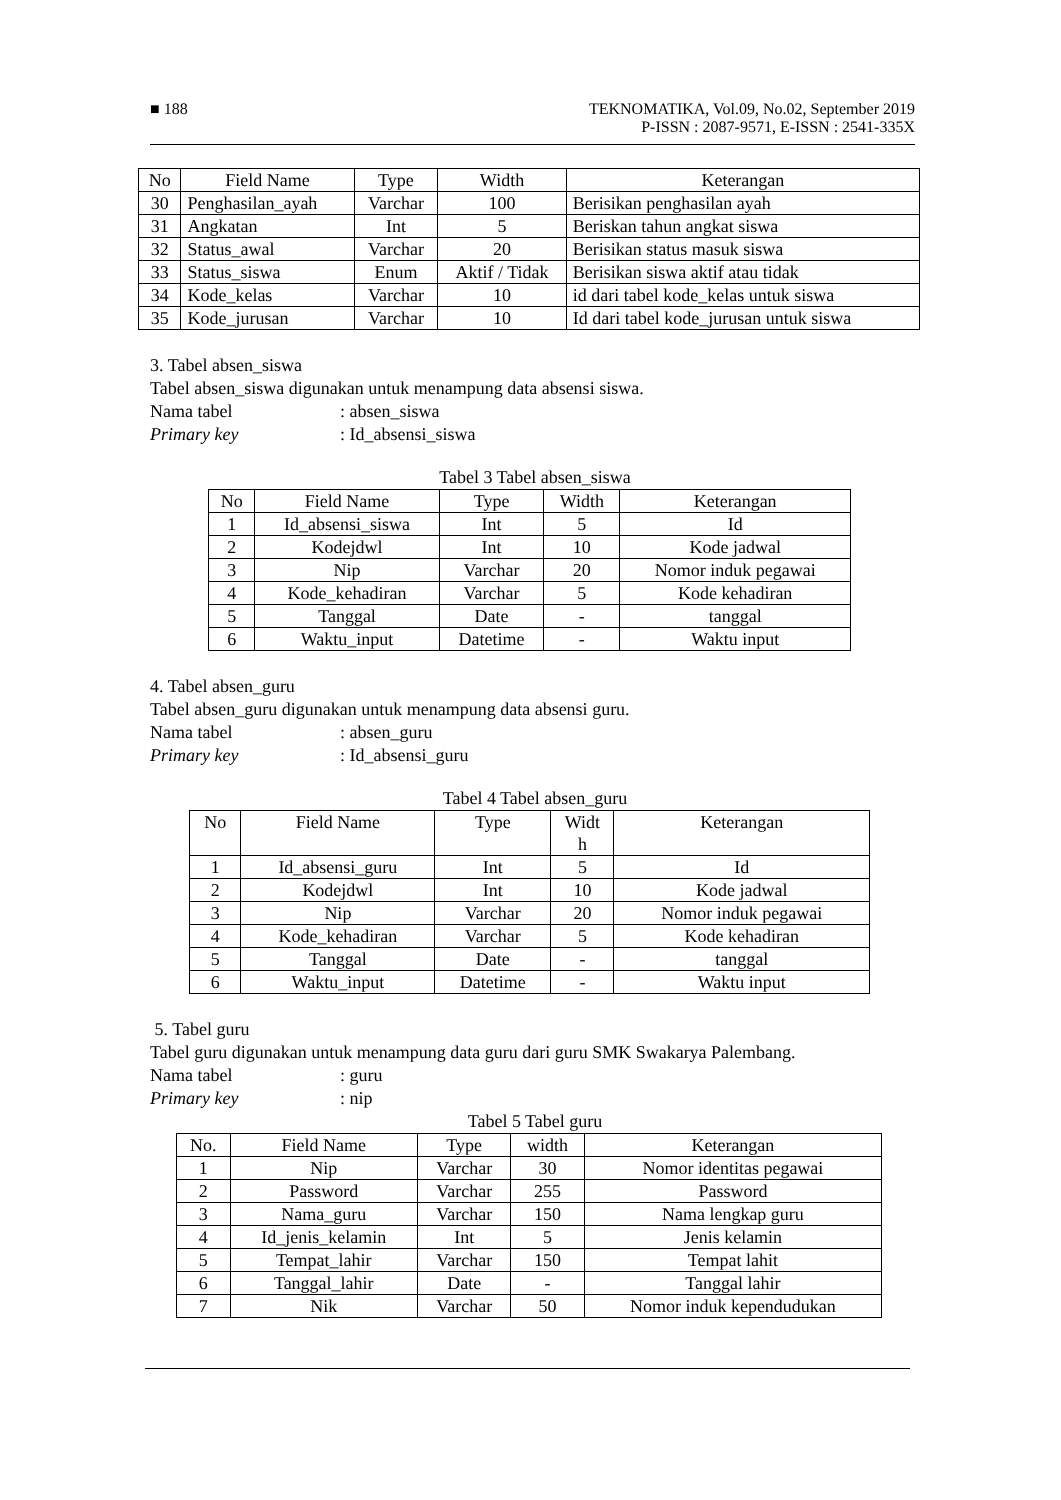■ 188 TEKNOMATIKA, Vol.09, No.02, September 2019
P-ISSN : 2087-9571, E-ISSN : 2541-335X
| No | Field Name | Type | Width | Keterangan |
| --- | --- | --- | --- | --- |
| 30 | Penghasilan_ayah | Varchar | 100 | Berisikan penghasilan ayah |
| 31 | Angkatan | Int | 5 | Beriskan tahun angkat siswa |
| 32 | Status_awal | Varchar | 20 | Berisikan status masuk siswa |
| 33 | Status_siswa | Enum | Aktif / Tidak | Berisikan siswa aktif atau tidak |
| 34 | Kode_kelas | Varchar | 10 | id dari tabel kode_kelas untuk siswa |
| 35 | Kode_jurusan | Varchar | 10 | Id dari tabel kode_jurusan untuk siswa |
3. Tabel absen_siswa
Tabel absen_siswa digunakan untuk menampung data absensi siswa.
Nama tabel: absen_siswa
Primary key: Id_absensi_siswa
Tabel 3 Tabel absen_siswa
| No | Field Name | Type | Width | Keterangan |
| --- | --- | --- | --- | --- |
| 1 | Id_absensi_siswa | Int | 5 | Id |
| 2 | Kodejdwl | Int | 10 | Kode jadwal |
| 3 | Nip | Varchar | 20 | Nomor induk pegawai |
| 4 | Kode_kehadiran | Varchar | 5 | Kode kehadiran |
| 5 | Tanggal | Date | - | tanggal |
| 6 | Waktu_input | Datetime | - | Waktu input |
4. Tabel absen_guru
Tabel absen_guru digunakan untuk menampung data absensi guru.
Nama tabel: absen_guru
Primary key: Id_absensi_guru
Tabel 4 Tabel absen_guru
| No | Field Name | Type | Widt h | Keterangan |
| --- | --- | --- | --- | --- |
| 1 | Id_absensi_guru | Int | 5 | Id |
| 2 | Kodejdwl | Int | 10 | Kode jadwal |
| 3 | Nip | Varchar | 20 | Nomor induk pegawai |
| 4 | Kode_kehadiran | Varchar | 5 | Kode kehadiran |
| 5 | Tanggal | Date | - | tanggal |
| 6 | Waktu_input | Datetime | - | Waktu input |
5. Tabel guru
Tabel guru digunakan untuk menampung data guru dari guru SMK Swakarya Palembang.
Nama tabel: guru
Primary key: nip
Tabel 5 Tabel guru
| No. | Field Name | Type | width | Keterangan |
| --- | --- | --- | --- | --- |
| 1 | Nip | Varchar | 30 | Nomor identitas pegawai |
| 2 | Password | Varchar | 255 | Password |
| 3 | Nama_guru | Varchar | 150 | Nama lengkap guru |
| 4 | Id_jenis_kelamin | Int | 5 | Jenis kelamin |
| 5 | Tempat_lahir | Varchar | 150 | Tempat lahit |
| 6 | Tanggal_lahir | Date | - | Tanggal lahir |
| 7 | Nik | Varchar | 50 | Nomor induk kependudukan |